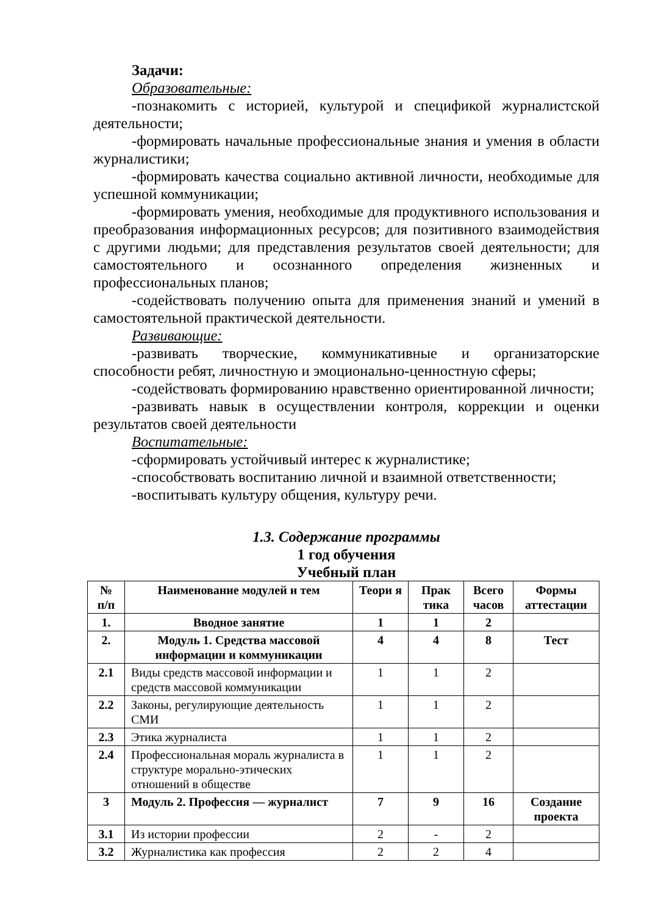Задачи:
Образовательные:
-познакомить с историей, культурой и спецификой журналистской деятельности;
-формировать начальные профессиональные знания и умения в области журналистики;
-формировать качества социально активной личности, необходимые для успешной коммуникации;
-формировать умения, необходимые для продуктивного использования и преобразования информационных ресурсов; для позитивного взаимодействия с другими людьми; для представления результатов своей деятельности; для самостоятельного и осознанного определения жизненных и профессиональных планов;
-содействовать получению опыта для применения знаний и умений в самостоятельной практической деятельности.
Развивающие:
-развивать творческие, коммуникативные и организаторские способности ребят, личностную и эмоционально-ценностную сферы;
-содействовать формированию нравственно ориентированной личности;
-развивать навык в осуществлении контроля, коррекции и оценки результатов своей деятельности
Воспитательные:
-сформировать устойчивый интерес к журналистике;
-способствовать воспитанию личной и взаимной ответственности;
-воспитывать культуру общения, культуру речи.
1.3. Содержание программы
1 год обучения
Учебный план
| № п/п | Наименование модулей и тем | Теори я | Прак тика | Всего часов | Формы аттестации |
| --- | --- | --- | --- | --- | --- |
| 1. | Вводное занятие | 1 | 1 | 2 | |
| 2. | Модуль 1. Средства массовой информации и коммуникации | 4 | 4 | 8 | Тест |
| 2.1 | Виды средств массовой информации и средств массовой коммуникации | 1 | 1 | 2 | |
| 2.2 | Законы, регулирующие деятельность СМИ | 1 | 1 | 2 | |
| 2.3 | Этика журналиста | 1 | 1 | 2 | |
| 2.4 | Профессиональная мораль журналиста в структуре морально-этических отношений в обществе | 1 | 1 | 2 | |
| 3 | Модуль 2. Профессия — журналист | 7 | 9 | 16 | Создание проекта |
| 3.1 | Из истории профессии | 2 | - | 2 | |
| 3.2 | Журналистика как профессия | 2 | 2 | 4 | |